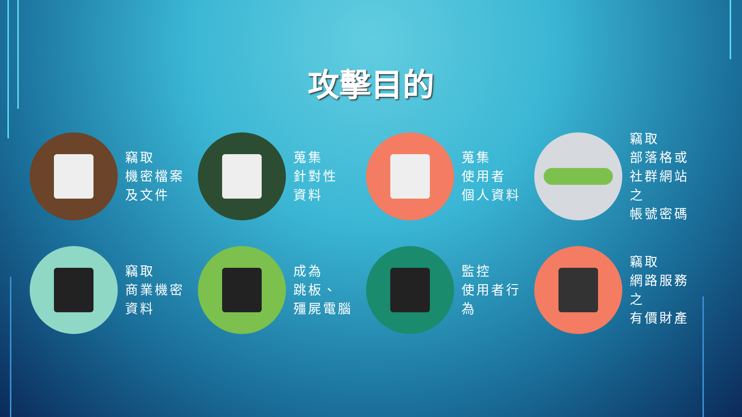攻擊目的
竊取
機密檔案
及文件
蒐集
針對性
資料
蒐集
使用者
個人資料
竊取
部落格或
社群網站之
帳號密碼
竊取
商業機密
資料
成為
跳板、
殭屍電腦
監控
使用者行為
竊取
網路服務之
有價財產